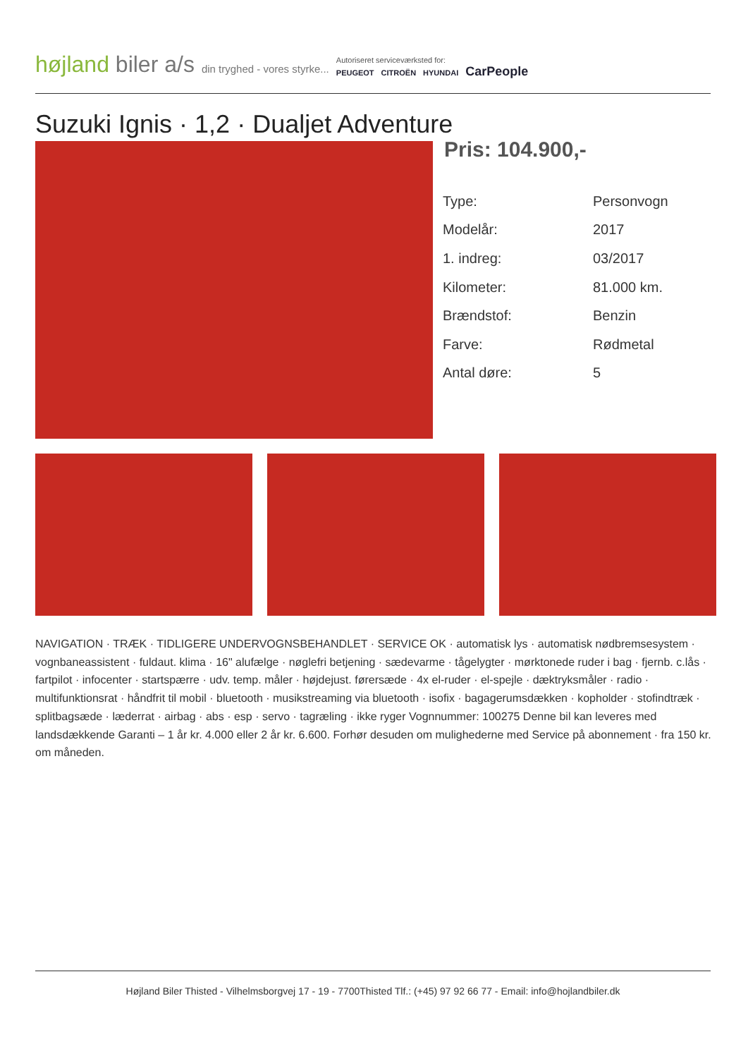højland biler a/s
din tryghed - vores styrke...
Autoriseret serviceværksted for:
PEUGEOT CITROËN HYUNDAI CarPeople
Suzuki Ignis · 1,2 · Dualjet Adventure
Pris: 104.900,-
| Type: | Personvogn |
| Modelår: | 2017 |
| 1. indreg: | 03/2017 |
| Kilometer: | 81.000 km. |
| Brændstof: | Benzin |
| Farve: | Rødmetal |
| Antal døre: | 5 |
NAVIGATION · TRÆK · TIDLIGERE UNDERVOGNSBEHANDLET · SERVICE OK · automatisk lys · automatisk nødbremsesystem · vognbaneassistent · fuldaut. klima · 16" alufælge · nøglefri betjening · sædevarme · tågelygter · mørktonede ruder i bag · fjernb. c.lås · fartpilot · infocenter · startspærre · udv. temp. måler · højdejust. førersæde · 4x el-ruder · el-spejle · dæktryksmåler · radio · multifunktionsrat · håndfrit til mobil · bluetooth · musikstreaming via bluetooth · isofix · bagagerumsdækken · kopholder · stofindtræk · splitbagsæde · læderrat · airbag · abs · esp · servo · tagræling · ikke ryger Vognnummer: 100275 Denne bil kan leveres med landsdækkende Garanti – 1 år kr. 4.000 eller 2 år kr. 6.600. Forhør desuden om mulighederne med Service på abonnement · fra 150 kr. om måneden.
Højland Biler Thisted - Vilhelmsborgvej 17 - 19 - 7700Thisted Tlf.: (+45) 97 92 66 77 - Email: info@hojlandbiler.dk